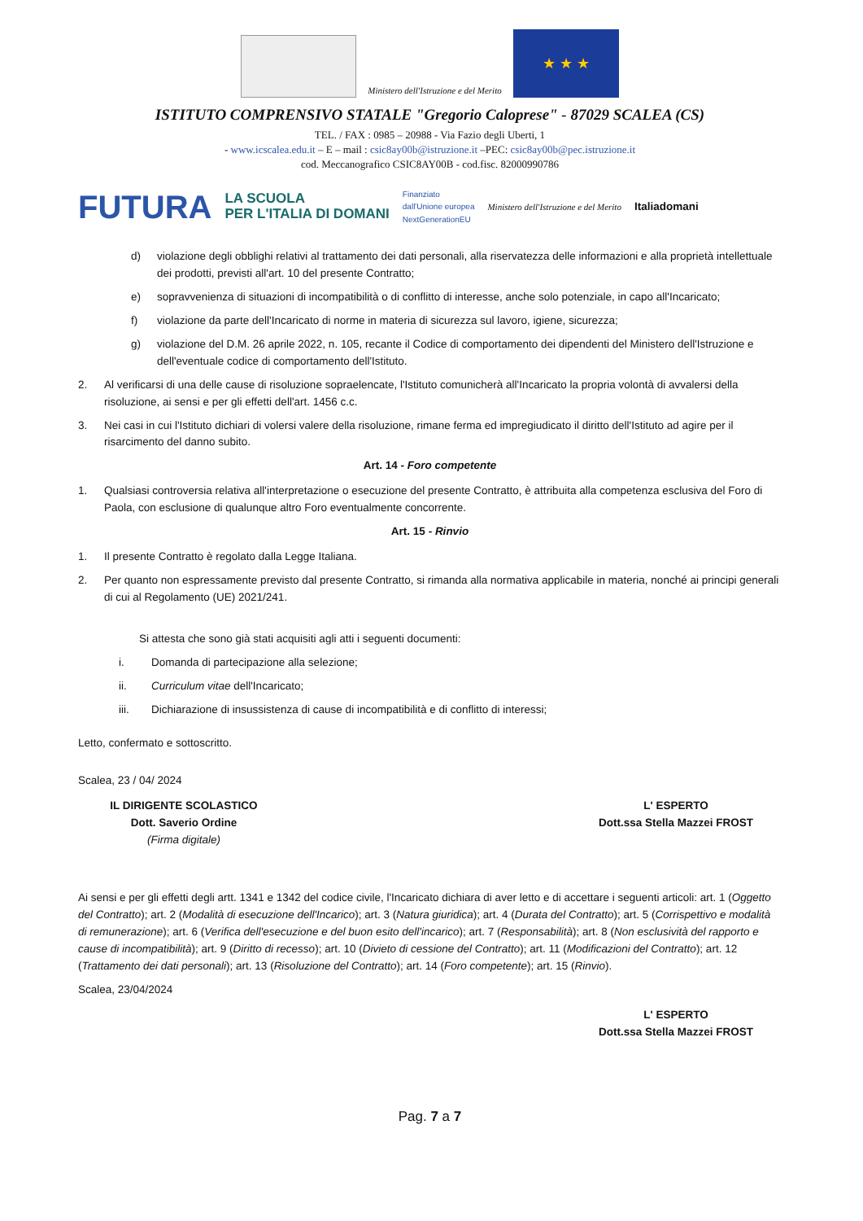Ministero dell'Istruzione e del Merito
★ ★ ★
ISTITUTO COMPRENSIVO STATALE "Gregorio Caloprese" - 87029 SCALEA (CS)
TEL. / FAX : 0985 – 20988 - Via Fazio degli Uberti, 1
- www.icscalea.edu.it – E – mail : csic8ay00b@istruzione.it –PEC: csic8ay00b@pec.istruzione.it
cod. Meccanografico CSIC8AY00B - cod.fisc. 82000990786
FUTURA LA SCUOLA
PER L'ITALIA DI DOMANI Finanziato
dall'Unione europea
NextGenerationEU Ministero dell'Istruzione e del Merito Italiadomani
d) violazione degli obblighi relativi al trattamento dei dati personali, alla riservatezza delle informazioni e alla proprietà intellettuale dei prodotti, previsti all'art. 10 del presente Contratto;
e) sopravvenienza di situazioni di incompatibilità o di conflitto di interesse, anche solo potenziale, in capo all'Incaricato;
f) violazione da parte dell'Incaricato di norme in materia di sicurezza sul lavoro, igiene, sicurezza;
g) violazione del D.M. 26 aprile 2022, n. 105, recante il Codice di comportamento dei dipendenti del Ministero dell'Istruzione e dell'eventuale codice di comportamento dell'Istituto.
2. Al verificarsi di una delle cause di risoluzione sopraelencate, l'Istituto comunicherà all'Incaricato la propria volontà di avvalersi della risoluzione, ai sensi e per gli effetti dell'art. 1456 c.c.
3. Nei casi in cui l'Istituto dichiari di volersi valere della risoluzione, rimane ferma ed impregiudicato il diritto dell'Istituto ad agire per il risarcimento del danno subito.
Art. 14 - Foro competente
1. Qualsiasi controversia relativa all'interpretazione o esecuzione del presente Contratto, è attribuita alla competenza esclusiva del Foro di Paola, con esclusione di qualunque altro Foro eventualmente concorrente.
Art. 15 - Rinvio
1. Il presente Contratto è regolato dalla Legge Italiana.
2. Per quanto non espressamente previsto dal presente Contratto, si rimanda alla normativa applicabile in materia, nonché ai principi generali di cui al Regolamento (UE) 2021/241.
Si attesta che sono già stati acquisiti agli atti i seguenti documenti:
i. Domanda di partecipazione alla selezione;
ii. Curriculum vitae dell'Incaricato;
iii. Dichiarazione di insussistenza di cause di incompatibilità e di conflitto di interessi;
Letto, confermato e sottoscritto.
Scalea, 23 / 04/ 2024
IL DIRIGENTE SCOLASTICO
Dott. Saverio Ordine
(Firma digitale)
L' ESPERTO
Dott.ssa Stella Mazzei FROST
Ai sensi e per gli effetti degli artt. 1341 e 1342 del codice civile, l'Incaricato dichiara di aver letto e di accettare i seguenti articoli: art. 1 (Oggetto del Contratto); art. 2 (Modalità di esecuzione dell'Incarico); art. 3 (Natura giuridica); art. 4 (Durata del Contratto); art. 5 (Corrispettivo e modalità di remunerazione); art. 6 (Verifica dell'esecuzione e del buon esito dell'incarico); art. 7 (Responsabilità); art. 8 (Non esclusività del rapporto e cause di incompatibilità); art. 9 (Diritto di recesso); art. 10 (Divieto di cessione del Contratto); art. 11 (Modificazioni del Contratto); art. 12 (Trattamento dei dati personali); art. 13 (Risoluzione del Contratto); art. 14 (Foro competente); art. 15 (Rinvio).
Scalea, 23/04/2024
L' ESPERTO
Dott.ssa Stella Mazzei FROST
Pag. 7 a 7